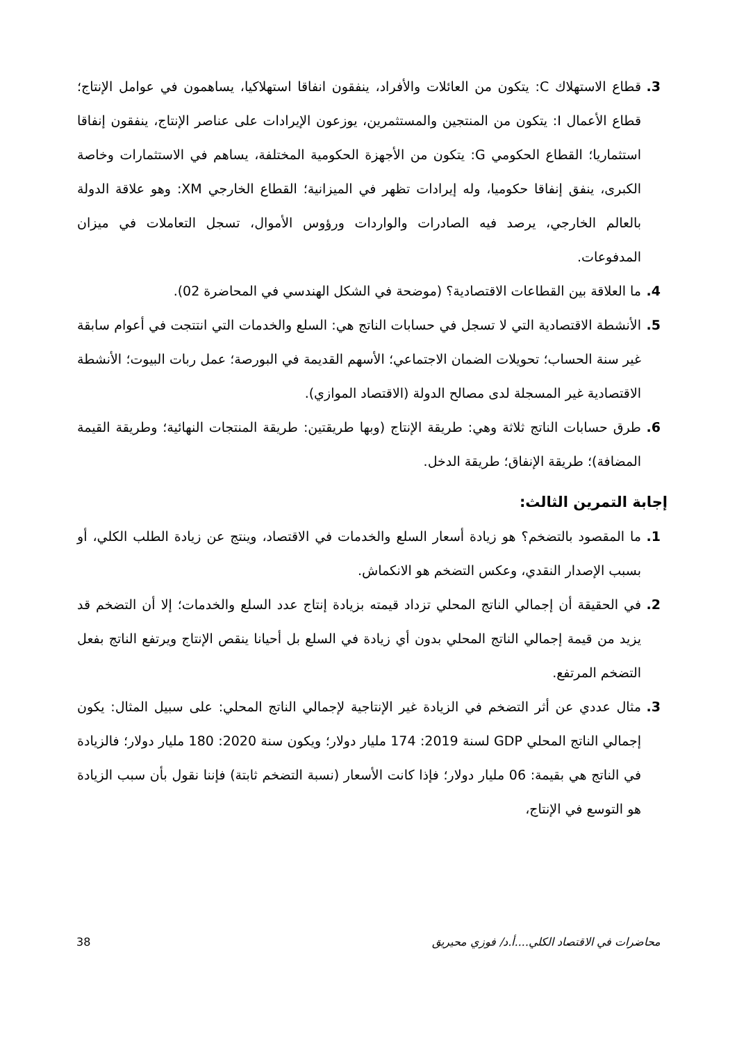3. قطاع الاستهلاك C: يتكون من العائلات والأفراد، ينفقون انفاقا استهلاكيا، يساهمون في عوامل الإنتاج؛ قطاع الأعمال I: يتكون من المنتجين والمستثمرين، يوزعون الإيرادات على عناصر الإنتاج، ينفقون إنفاقا استثماريا؛ القطاع الحكومي G: يتكون من الأجهزة الحكومية المختلفة، يساهم في الاستثمارات وخاصة الكبرى، ينفق إنفاقا حكوميا، وله إيرادات تظهر في الميزانية؛ القطاع الخارجي XM: وهو علاقة الدولة بالعالم الخارجي، يرصد فيه الصادرات والواردات ورؤوس الأموال، تسجل التعاملات في ميزان المدفوعات.
4. ما العلاقة بين القطاعات الاقتصادية؟ (موضحة في الشكل الهندسي في المحاضرة 02).
5. الأنشطة الاقتصادية التي لا تسجل في حسابات الناتج هي: السلع والخدمات التي انتتجت في أعوام سابقة غير سنة الحساب؛ تحويلات الضمان الاجتماعي؛ الأسهم القديمة في البورصة؛ عمل ربات البيوت؛ الأنشطة الاقتصادية غير المسجلة لدى مصالح الدولة (الاقتصاد الموازي).
6. طرق حسابات الناتج ثلاثة وهي: طريقة الإنتاج (وبها طريقتين: طريقة المنتجات النهائية؛ وطريقة القيمة المضافة)؛ طريقة الإنفاق؛ طريقة الدخل.
إجابة التمرين الثالث:
1. ما المقصود بالتضخم؟ هو زيادة أسعار السلع والخدمات في الاقتصاد، وينتج عن زيادة الطلب الكلي، أو بسبب الإصدار النقدي، وعكس التضخم هو الانكماش.
2. في الحقيقة أن إجمالي الناتج المحلي تزداد قيمته بزيادة إنتاج عدد السلع والخدمات؛ إلا أن التضخم قد يزيد من قيمة إجمالي الناتج المحلي بدون أي زيادة في السلع بل أحيانا ينقص الإنتاج ويرتفع الناتج بفعل التضخم المرتفع.
3. مثال عددي عن أثر التضخم في الزيادة غير الإنتاجية لإجمالي الناتج المحلي: على سبيل المثال: يكون إجمالي الناتج المحلي GDP لسنة 2019: 174 مليار دولار؛ ويكون سنة 2020: 180 مليار دولار؛ فالزيادة في الناتج هي بقيمة: 06 مليار دولار؛ فإذا كانت الأسعار (نسبة التضخم ثابتة) فإننا نقول بأن سبب الزيادة هو التوسع في الإنتاج،
محاضرات في الاقتصاد الكلي....أ.د/ فوزي محيريق 38